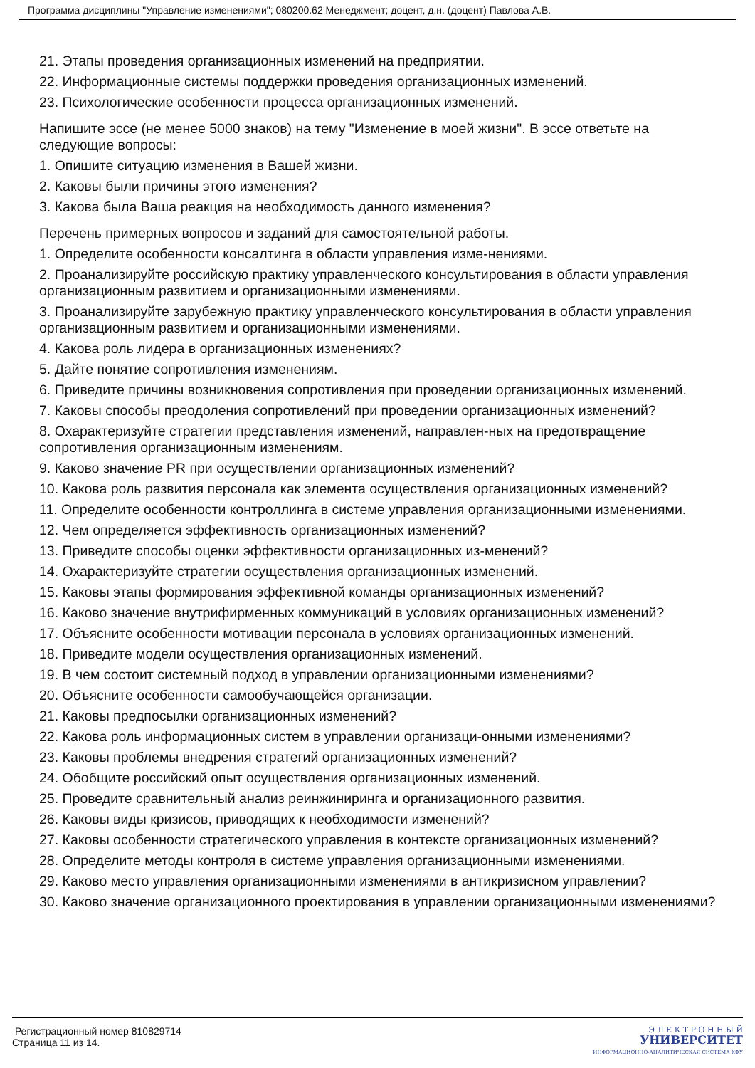Программа дисциплины "Управление изменениями"; 080200.62 Менеджмент; доцент, д.н. (доцент) Павлова А.В.
21. Этапы проведения организационных изменений на предприятии.
22. Информационные системы поддержки проведения организационных изменений.
23. Психологические особенности процесса организационных изменений.
Напишите эссе (не менее 5000 знаков) на тему "Изменение в моей жизни". В эссе ответьте на следующие вопросы:
1. Опишите ситуацию изменения в Вашей жизни.
2. Каковы были причины этого изменения?
3. Какова была Ваша реакция на необходимость данного изменения?
Перечень примерных вопросов и заданий для самостоятельной работы.
1. Определите особенности консалтинга в области управления изме-нениями.
2. Проанализируйте российскую практику управленческого консультирования в области управления организационным развитием и организационными изменениями.
3. Проанализируйте зарубежную практику управленческого консультирования в области управления организационным развитием и организационными изменениями.
4. Какова роль лидера в организационных изменениях?
5. Дайте понятие сопротивления изменениям.
6. Приведите причины возникновения сопротивления при проведении организационных изменений.
7. Каковы способы преодоления сопротивлений при проведении организационных изменений?
8. Охарактеризуйте стратегии представления изменений, направлен-ных на предотвращение сопротивления организационным изменениям.
9. Каково значение PR при осуществлении организационных изменений?
10. Какова роль развития персонала как элемента осуществления организационных изменений?
11. Определите особенности контроллинга в системе управления организационными изменениями.
12. Чем определяется эффективность организационных изменений?
13. Приведите способы оценки эффективности организационных из-менений?
14. Охарактеризуйте стратегии осуществления организационных изменений.
15. Каковы этапы формирования эффективной команды организационных изменений?
16. Каково значение внутрифирменных коммуникаций в условиях организационных изменений?
17. Объясните особенности мотивации персонала в условиях организационных изменений.
18. Приведите модели осуществления организационных изменений.
19. В чем состоит системный подход в управлении организационными изменениями?
20. Объясните особенности самообучающейся организации.
21. Каковы предпосылки организационных изменений?
22. Какова роль информационных систем в управлении организаци-онными изменениями?
23. Каковы проблемы внедрения стратегий организационных изменений?
24. Обобщите российский опыт осуществления организационных изменений.
25. Проведите сравнительный анализ реинжиниринга и организационного развития.
26. Каковы виды кризисов, приводящих к необходимости изменений?
27. Каковы особенности стратегического управления в контексте организационных изменений?
28. Определите методы контроля в системе управления организационными изменениями.
29. Каково место управления организационными изменениями в антикризисном управлении?
30. Каково значение организационного проектирования в управлении организационными изменениями?
Регистрационный номер 810829714
Страница 11 из 14.
Э Л Е К Т Р О Н Н Ы Й
УНИВЕРСИТЕТ
ИНФОРМАЦИОННО-АНАЛИТИЧЕСКАЯ СИСТЕМА КФУ